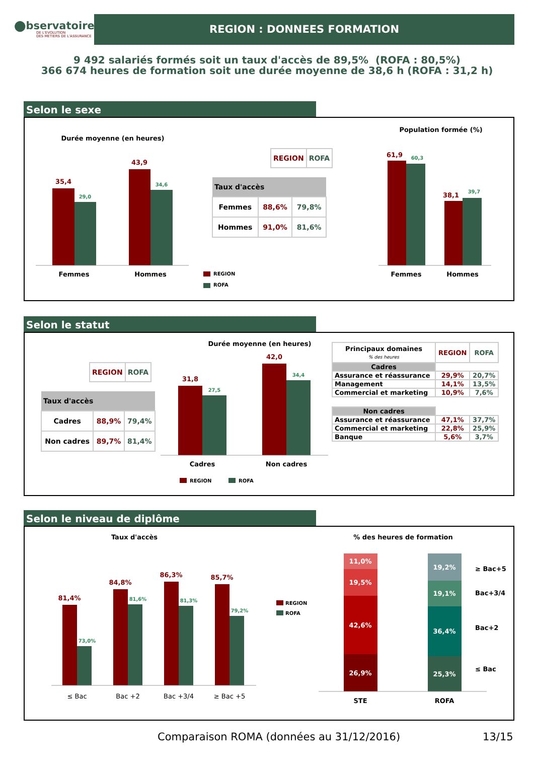⬤bservatoire
DE L'EVOLUTION
DES METIERS DE L'ASSURANCE
REGION : DONNEES FORMATION
9 492 salariés formés soit un taux d'accès de 89,5% (ROFA : 80,5%)
366 674 heures de formation soit une durée moyenne de 38,6 h (ROFA : 31,2 h)
Selon le sexe
Durée moyenne (en heures)
35,4
29,0
43,9
34,6
Femmes
Hommes
| REGION | ROFA |
| --- | --- |
| Taux d'accès | | |
| --- | --- | --- |
| Femmes | 88,6% | 79,8% |
| Hommes | 91,0% | 81,6% |
REGION
ROFA
Population formée (%)
61,9
60,3
38,1
39,7
Femmes
Hommes
Selon le statut
| REGION | ROFA |
| --- | --- |
| Taux d'accès | | |
| --- | --- | --- |
| Cadres | 88,9% | 79,4% |
| Non cadres | 89,7% | 81,4% |
Durée moyenne (en heures)
31,8
27,5
42,0
34,4
Cadres
Non cadres
REGION
ROFA
| Principaux domaines % des heures | REGION | ROFA |
| --- | --- | --- |
| Cadres | | |
| Assurance et réassurance | 29,9% | 20,7% |
| Management | 14,1% | 13,5% |
| Commercial et marketing | 10,9% | 7,6% |
| Non cadres | | |
| Assurance et réassurance | 47,1% | 37,7% |
| Commercial et marketing | 22,8% | 25,9% |
| Banque | 5,6% | 3,7% |
Selon le niveau de diplôme
Taux d'accès
81,4%
73,0%
84,8%
81,6%
86,3%
81,3%
85,7%
79,2%
≤ Bac
Bac +2
Bac +3/4
≥ Bac +5
REGION
ROFA
% des heures de formation
11,0%
19,5%
42,6%
26,9%
19,2%
19,1%
36,4%
25,3%
≥ Bac+5
Bac+3/4
Bac+2
≤ Bac
STE
ROFA
Comparaison ROMA (données au 31/12/2016) 13/15